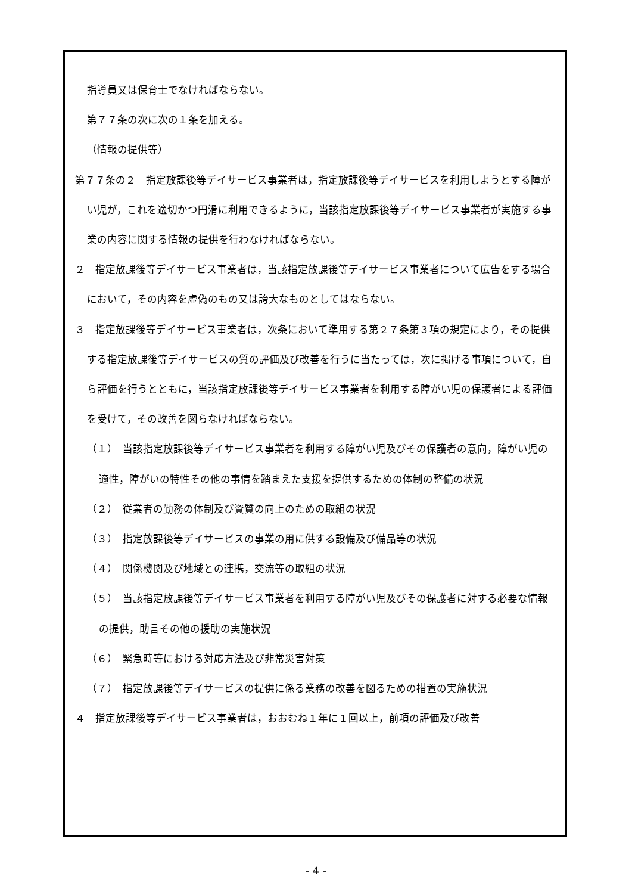指導員又は保育士でなければならない。
第７７条の次に次の１条を加える。
（情報の提供等）
第７７条の２　指定放課後等デイサービス事業者は，指定放課後等デイサービスを利用しようとする障がい児が，これを適切かつ円滑に利用できるように，当該指定放課後等デイサービス事業者が実施する事業の内容に関する情報の提供を行わなければならない。
２　指定放課後等デイサービス事業者は，当該指定放課後等デイサービス事業者について広告をする場合において，その内容を虚偽のもの又は誇大なものとしてはならない。
３　指定放課後等デイサービス事業者は，次条において準用する第２７条第３項の規定により，その提供する指定放課後等デイサービスの質の評価及び改善を行うに当たっては，次に掲げる事項について，自ら評価を行うとともに，当該指定放課後等デイサービス事業者を利用する障がい児の保護者による評価を受けて，その改善を図らなければならない。
（１）　当該指定放課後等デイサービス事業者を利用する障がい児及びその保護者の意向，障がい児の適性，障がいの特性その他の事情を踏まえた支援を提供するための体制の整備の状況
（２）　従業者の勤務の体制及び資質の向上のための取組の状況
（３）　指定放課後等デイサービスの事業の用に供する設備及び備品等の状況
（４）　関係機関及び地域との連携，交流等の取組の状況
（５）　当該指定放課後等デイサービス事業者を利用する障がい児及びその保護者に対する必要な情報の提供，助言その他の援助の実施状況
（６）　緊急時等における対応方法及び非常災害対策
（７）　指定放課後等デイサービスの提供に係る業務の改善を図るための措置の実施状況
４　指定放課後等デイサービス事業者は，おおむね１年に１回以上，前項の評価及び改善
- 4 -